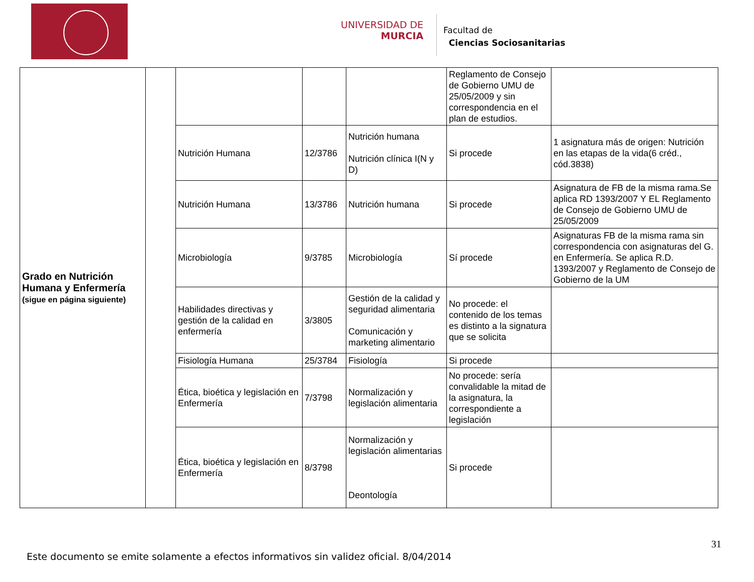UNIVERSIDAD DE
MURCIA
Facultad de
Ciencias Sociosanitarias
| Grado en Nutrición Humana y Enfermería (sigue en página siguiente) | | | | | Reglamento de Consejo de Gobierno UMU de 25/05/2009 y sin correspondencia en el plan de estudios. | |
| | | Nutrición Humana | 12/3786 | Nutrición humana Nutrición clínica I(N y D) | Si procede | 1 asignatura más de origen: Nutrición en las etapas de la vida(6 créd., cód.3838) |
| | | Nutrición Humana | 13/3786 | Nutrición humana | Si procede | Asignatura de FB de la misma rama.Se aplica RD 1393/2007 Y EL Reglamento de Consejo de Gobierno UMU de 25/05/2009 |
| | | Microbiología | 9/3785 | Microbiología | Sí procede | Asignaturas FB de la misma rama sin correspondencia con asignaturas del G. en Enfermería. Se aplica R.D. 1393/2007 y Reglamento de Consejo de Gobierno de la UM |
| | | Habilidades directivas y gestión de la calidad en enfermería | 3/3805 | Gestión de la calidad y seguridad alimentaria Comunicación y marketing alimentario | No procede: el contenido de los temas es distinto a la signatura que se solicita | |
| | | Fisiología Humana | 25/3784 | Fisiología | Si procede | |
| | | Ética, bioética y legislación en Enfermería | 7/3798 | Normalización y legislación alimentaria | No procede: sería convalidable la mitad de la asignatura, la correspondiente a legislación | |
| | | Ética, bioética y legislación en Enfermería | 8/3798 | Normalización y legislación alimentarias Deontología | Si procede | |
31
Este documento se emite solamente a efectos informativos sin validez oficial. 8/04/2014